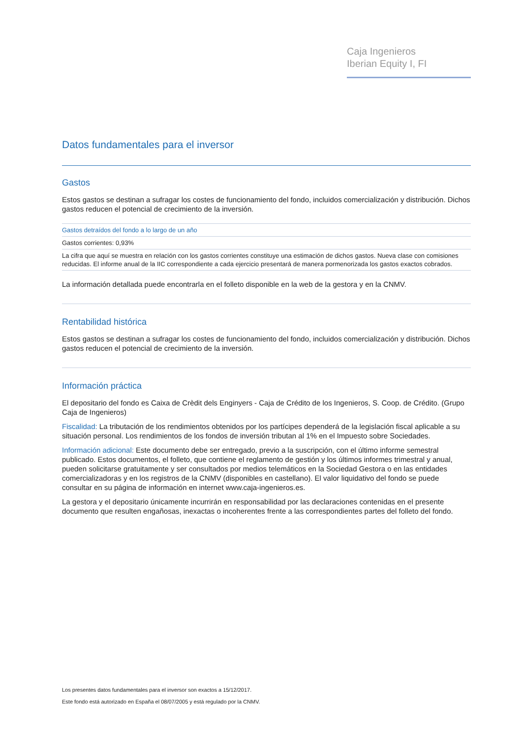Caja Ingenieros
Iberian Equity I, FI
Datos fundamentales para el inversor
Gastos
Estos gastos se destinan a sufragar los costes de funcionamiento del fondo, incluidos comercialización y distribución. Dichos gastos reducen el potencial de crecimiento de la inversión.
| Gastos detraídos del fondo a lo largo de un año |
| Gastos corrientes: 0,93% |
| La cifra que aquí se muestra en relación con los gastos corrientes constituye una estimación de dichos gastos. Nueva clase con comisiones reducidas. El informe anual de la IIC correspondiente a cada ejercicio presentará de manera pormenorizada los gastos exactos cobrados. |
La información detallada puede encontrarla en el folleto disponible en la web de la gestora y en la CNMV.
Rentabilidad histórica
Estos gastos se destinan a sufragar los costes de funcionamiento del fondo, incluidos comercialización y distribución. Dichos gastos reducen el potencial de crecimiento de la inversión.
Información práctica
El depositario del fondo es Caixa de Crèdit dels Enginyers - Caja de Crédito de los Ingenieros, S. Coop. de Crédito. (Grupo Caja de Ingenieros)
Fiscalidad: La tributación de los rendimientos obtenidos por los partícipes dependerá de la legislación fiscal aplicable a su situación personal. Los rendimientos de los fondos de inversión tributan al 1% en el Impuesto sobre Sociedades.
Información adicional: Este documento debe ser entregado, previo a la suscripción, con el último informe semestral publicado. Estos documentos, el folleto, que contiene el reglamento de gestión y los últimos informes trimestral y anual, pueden solicitarse gratuitamente y ser consultados por medios telemáticos en la Sociedad Gestora o en las entidades comercializadoras y en los registros de la CNMV (disponibles en castellano). El valor liquidativo del fondo se puede consultar en su página de información en internet www.caja-ingenieros.es.
La gestora y el depositario únicamente incurrirán en responsabilidad por las declaraciones contenidas en el presente documento que resulten engañosas, inexactas o incoherentes frente a las correspondientes partes del folleto del fondo.
Los presentes datos fundamentales para el inversor son exactos a 15/12/2017.
Este fondo está autorizado en España el 08/07/2005 y está regulado por la CNMV.